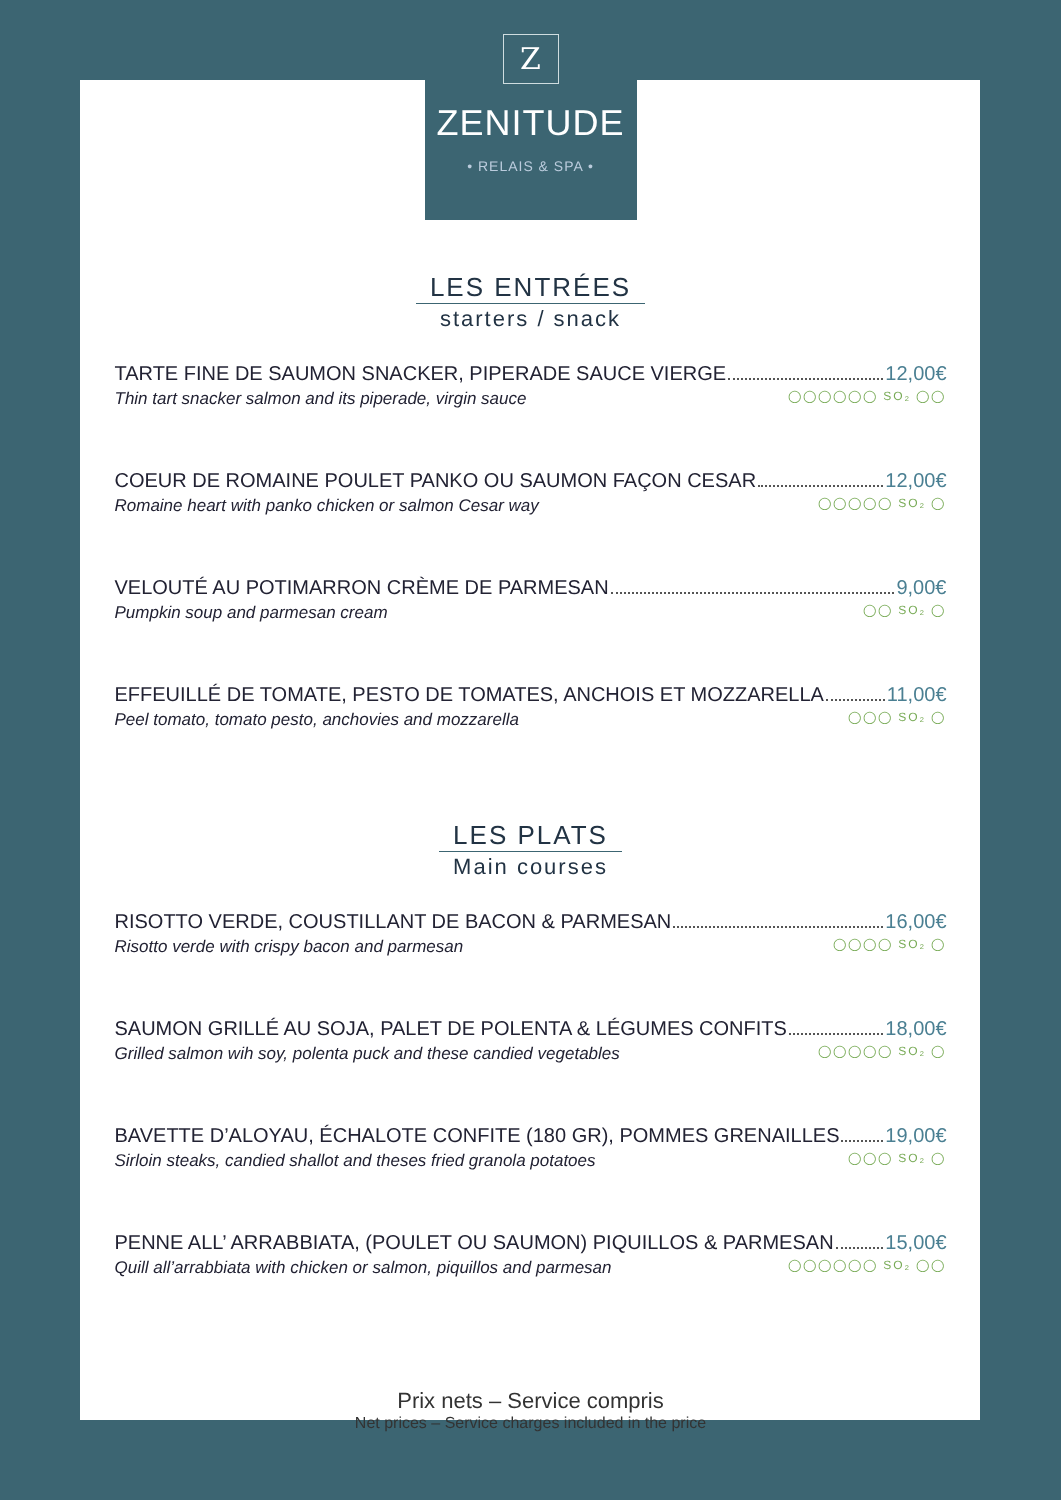Z
ZENITUDE
• RELAIS & SPA •
LES ENTRÉES
starters / snack
TARTE FINE DE SAUMON SNACKER, PIPERADE SAUCE VIERGE 12,00€
Thin tart snacker salmon and its piperade, virgin sauce ◯◯◯◯◯◯ SO₂ ◯◯
COEUR DE ROMAINE POULET PANKO OU SAUMON FAÇON CESAR 12,00€
Romaine heart with panko chicken or salmon Cesar way ◯◯◯◯◯ SO₂ ◯
VELOUTÉ AU POTIMARRON CRÈME DE PARMESAN 9,00€
Pumpkin soup and parmesan cream ◯◯ SO₂ ◯
EFFEUILLÉ DE TOMATE, PESTO DE TOMATES, ANCHOIS ET MOZZARELLA 11,00€
Peel tomato, tomato pesto, anchovies and mozzarella ◯◯◯ SO₂ ◯
LES PLATS
Main courses
RISOTTO VERDE, COUSTILLANT DE BACON & PARMESAN 16,00€
Risotto verde with crispy bacon and parmesan ◯◯◯◯ SO₂ ◯
SAUMON GRILLÉ AU SOJA, PALET DE POLENTA & LÉGUMES CONFITS 18,00€
Grilled salmon wih soy, polenta puck and these candied vegetables ◯◯◯◯◯ SO₂ ◯
BAVETTE D’ALOYAU, ÉCHALOTE CONFITE (180 GR), POMMES GRENAILLES 19,00€
Sirloin steaks, candied shallot and theses fried granola potatoes ◯◯◯ SO₂ ◯
PENNE ALL’ ARRABBIATA, (POULET OU SAUMON) PIQUILLOS & PARMESAN 15,00€
Quill all’arrabbiata with chicken or salmon, piquillos and parmesan ◯◯◯◯◯◯ SO₂ ◯◯
Prix nets – Service compris
Net prices – Service charges included in the price